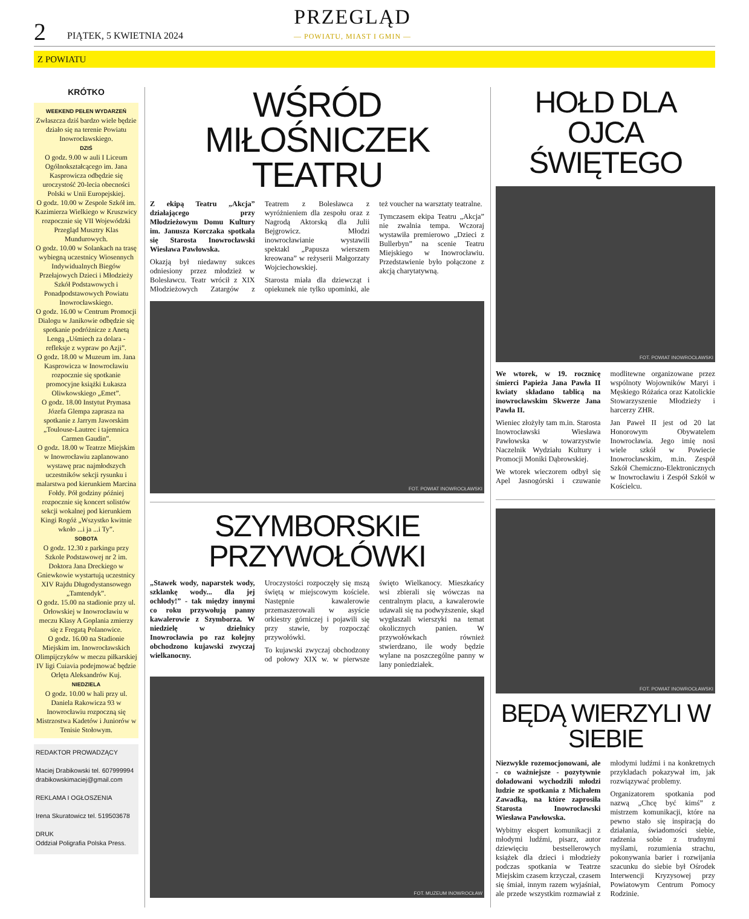2
PIĄTEK, 5 KWIETNIA 2024
PRZEGLĄD
— POWIATU, MIAST I GMIN —
Z POWIATU
KRÓTKO
WEEKEND PEŁEN WYDARZEŃ
Zwłaszcza dziś bardzo wiele będzie działo się na terenie Powiatu Inowrocławskiego.
DZIŚ
O godz. 9.00 w auli I Liceum Ogólnokształcącego im. Jana Kasprowicza odbędzie się uroczystość 20-lecia obecności Polski w Unii Europejskiej.
O godz. 10.00 w Zespole Szkół im. Kazimierza Wielkiego w Kruszwicy rozpocznie się VII Wojewódzki Przegląd Musztry Klas Mundurowych.
O godz. 10.00 w Solankach na trasę wybiegną uczestnicy Wiosennych Indywidualnych Biegów Przełajowych Dzieci i Młodzieży Szkół Podstawowych i Ponadpodstawowych Powiatu Inowrocławskiego.
O godz. 16.00 w Centrum Promocji Dialogu w Janikowie odbędzie się spotkanie podróżnicze z Anetą Lengą „Uśmiech za dolara - refleksje z wypraw po Azji”.
O godz. 18.00 w Muzeum im. Jana Kasprowicza w Inowrocławiu rozpocznie się spotkanie promocyjne książki Łukasza Oliwkowskiego „Emet”.
O godz. 18.00 Instytut Prymasa Józefa Glempa zaprasza na spotkanie z Jarrym Jaworskim „Toulouse-Lautrec i tajemnica Carmen Gaudin”.
O godz. 18.00 w Teatrze Miejskim w Inowrocławiu zaplanowano wystawę prac najmłodszych uczestników sekcji rysunku i malarstwa pod kierunkiem Marcina Fołdy. Pół godziny później rozpocznie się koncert solistów sekcji wokalnej pod kierunkiem Kingi Rogóż „Wszystko kwitnie wkoło ...i ja ...i Ty”.
SOBOTA
O godz. 12.30 z parkingu przy Szkole Podstawowej nr 2 im. Doktora Jana Dreckiego w Gniewkowie wystartują uczestnicy XIV Rajdu Długodystansowego „Tamtendyk”.
O godz. 15.00 na stadionie przy ul. Orłowskiej w Inowrocławiu w meczu Klasy A Goplania zmierzy się z Fregatą Polanowice.
O godz. 16.00 na Stadionie Miejskim im. Inowrocławskich Olimpijczyków w meczu piłkarskiej IV ligi Cuiavia podejmować będzie Orlęta Aleksandrów Kuj.
NIEDZIELA
O godz. 10.00 w hali przy ul. Daniela Rakowicza 93 w Inowrocławiu rozpoczną się Mistrzostwa Kadetów i Juniorów w Tenisie Stołowym.
REDAKTOR PROWADZĄCY
Maciej Drabikowski tel. 607999994
drabikowskimaciej@gmail.com
REKLAMA I OGŁOSZENIA
Irena Skuratowicz tel. 519503678
DRUK
Oddział Poligrafia Polska Press.
WŚRÓD MIŁOŚNICZEK TEATRU
Z ekipą Teatru „Akcja” działającego przy Młodzieżowym Domu Kultury im. Janusza Korczaka spotkała się Starosta Inowrocławski Wiesława Pawłowska.
Okazją był niedawny sukces odniesiony przez młodzież w Bolesławcu. Teatr wrócił z XIX Młodzieżowych Zatargów z Teatrem z Bolesławca z wyróżnieniem dla zespołu oraz z Nagrodą Aktorską dla Julii Bejgrowicz. Młodzi inowrocławianie wystawili spektakl „Papusza wierszem kreowana” w reżyserii Małgorzaty Wojciechowskiej.
Starosta miała dla dziewcząt i opiekunek nie tylko upominki, ale też voucher na warsztaty teatralne.
Tymczasem ekipa Teatru „Akcja” nie zwalnia tempa. Wczoraj wystawiła premierowo „Dzieci z Bullerbyn” na scenie Teatru Miejskiego w Inowrocławiu. Przedstawienie było połączone z akcją charytatywną.
FOT. POWIAT INOWROCŁAWSKI
SZYMBORSKIE PRZYWOŁÓWKI
„Stawek wody, naparstek wody, szklankę wody... dla jej ochłody!” - tak między innymi co roku przywołują panny kawalerowie z Szymborza. W niedzielę w dzielnicy Inowrocławia po raz kolejny obchodzono kujawski zwyczaj wielkanocny.
Uroczystości rozpoczęły się mszą świętą w miejscowym kościele. Następnie kawalerowie przemaszerowali w asyście orkiestry górniczej i pojawili się przy stawie, by rozpocząć przywołówki.
To kujawski zwyczaj obchodzony od połowy XIX w. w pierwsze święto Wielkanocy. Mieszkańcy wsi zbierali się wówczas na centralnym placu, a kawalerowie udawali się na podwyższenie, skąd wygłaszali wierszyki na temat okolicznych panien. W przywołówkach również stwierdzano, ile wody będzie wylane na poszczególne panny w lany poniedziałek.
FOT. MUZEUM INOWROCŁAW
HOŁD DLA OJCA ŚWIĘTEGO
FOT. POWIAT INOWROCŁAWSKI
We wtorek, w 19. rocznicę śmierci Papieża Jana Pawła II kwiaty składano tablicą na inowrocławskim Skwerze Jana Pawła II.
Wieniec złożyły tam m.in. Starosta Inowrocławski Wiesława Pawłowska w towarzystwie Naczelnik Wydziału Kultury i Promocji Moniki Dąbrowskiej.
We wtorek wieczorem odbył się Apel Jasnogórski i czuwanie modlitewne organizowane przez wspólnoty Wojowników Maryi i Męskiego Różańca oraz Katolickie Stowarzyszenie Młodzieży i harcerzy ZHR.
Jan Paweł II jest od 20 lat Honorowym Obywatelem Inowrocławia. Jego imię nosi wiele szkół w Powiecie Inowrocławskim, m.in. Zespół Szkół Chemiczno-Elektronicznych w Inowrocławiu i Zespół Szkół w Kościelcu.
FOT. POWIAT INOWROCŁAWSKI
BĘDĄ WIERZYLI W SIEBIE
Niezwykle rozemocjonowani, ale - co ważniejsze - pozytywnie doładowani wychodzili młodzi ludzie ze spotkania z Michałem Zawadką, na które zaprosiła Starosta Inowrocławski Wiesława Pawłowska.
Wybitny ekspert komunikacji z młodymi ludźmi, pisarz, autor dziewięciu bestsellerowych książek dla dzieci i młodzieży podczas spotkania w Teatrze Miejskim czasem krzyczał, czasem się śmiał, innym razem wyjaśniał, ale przede wszystkim rozmawiał z młodymi ludźmi i na konkretnych przykładach pokazywał im, jak rozwiązywać problemy.
Organizatorem spotkania pod nazwą „Chcę być kimś” z mistrzem komunikacji, które na pewno stało się inspiracją do działania, świadomości siebie, radzenia sobie z trudnymi myślami, rozumienia strachu, pokonywania barier i rozwijania szacunku do siebie był Ośrodek Interwencji Kryzysowej przy Powiatowym Centrum Pomocy Rodzinie.